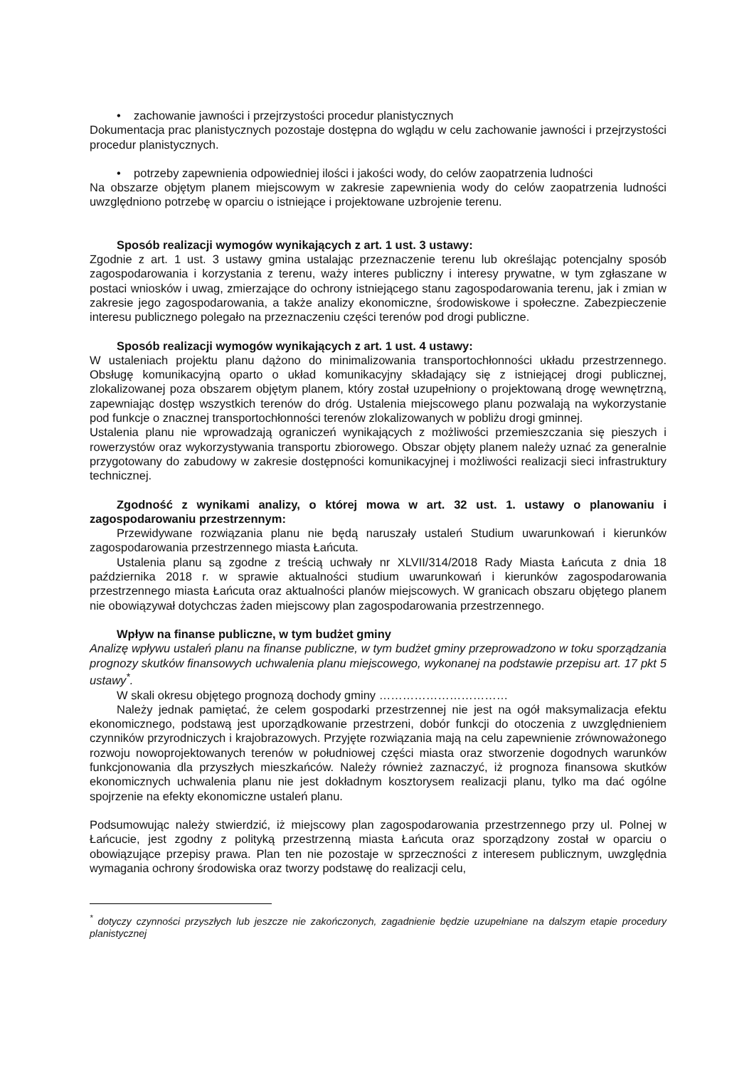• zachowanie jawności i przejrzystości procedur planistycznych
Dokumentacja prac planistycznych pozostaje dostępna do wglądu w celu zachowanie jawności i przejrzystości procedur planistycznych.
• potrzeby zapewnienia odpowiedniej ilości i jakości wody, do celów zaopatrzenia ludności
Na obszarze objętym planem miejscowym w zakresie zapewnienia wody do celów zaopatrzenia ludności uwzględniono potrzebę w oparciu o istniejące i projektowane uzbrojenie terenu.
Sposób realizacji wymogów wynikających z art. 1 ust. 3 ustawy:
Zgodnie z art. 1 ust. 3 ustawy gmina ustalając przeznaczenie terenu lub określając potencjalny sposób zagospodarowania i korzystania z terenu, waży interes publiczny i interesy prywatne, w tym zgłaszane w postaci wniosków i uwag, zmierzające do ochrony istniejącego stanu zagospodarowania terenu, jak i zmian w zakresie jego zagospodarowania, a także analizy ekonomiczne, środowiskowe i społeczne. Zabezpieczenie interesu publicznego polegało na przeznaczeniu części terenów pod drogi publiczne.
Sposób realizacji wymogów wynikających z art. 1 ust. 4 ustawy:
W ustaleniach projektu planu dążono do minimalizowania transportochłonności układu przestrzennego. Obsługę komunikacyjną oparto o układ komunikacyjny składający się z istniejącej drogi publicznej, zlokalizowanej poza obszarem objętym planem, który został uzupełniony o projektowaną drogę wewnętrzną, zapewniając dostęp wszystkich terenów do dróg. Ustalenia miejscowego planu pozwalają na wykorzystanie pod funkcje o znacznej transportochłonności terenów zlokalizowanych w pobliżu drogi gminnej.
Ustalenia planu nie wprowadzają ograniczeń wynikających z możliwości przemieszczania się pieszych i rowerzystów oraz wykorzystywania transportu zbiorowego. Obszar objęty planem należy uznać za generalnie przygotowany do zabudowy w zakresie dostępności komunikacyjnej i możliwości realizacji sieci infrastruktury technicznej.
Zgodność z wynikami analizy, o której mowa w art. 32 ust. 1. ustawy o planowaniu i zagospodarowaniu przestrzennym:
Przewidywane rozwiązania planu nie będą naruszały ustaleń Studium uwarunkowań i kierunków zagospodarowania przestrzennego miasta Łańcuta.
Ustalenia planu są zgodne z treścią uchwały nr XLVII/314/2018 Rady Miasta Łańcuta z dnia 18 października 2018 r. w sprawie aktualności studium uwarunkowań i kierunków zagospodarowania przestrzennego miasta Łańcuta oraz aktualności planów miejscowych. W granicach obszaru objętego planem nie obowiązywał dotychczas żaden miejscowy plan zagospodarowania przestrzennego.
Wpływ na finanse publiczne, w tym budżet gminy
Analizę wpływu ustaleń planu na finanse publiczne, w tym budżet gminy przeprowadzono w toku sporządzania prognozy skutków finansowych uchwalenia planu miejscowego, wykonanej na podstawie przepisu art. 17 pkt 5 ustawy<sup>*</sup>.
W skali okresu objętego prognozą dochody gminy ……………………………
Należy jednak pamiętać, że celem gospodarki przestrzennej nie jest na ogół maksymalizacja efektu ekonomicznego, podstawą jest uporządkowanie przestrzeni, dobór funkcji do otoczenia z uwzględnieniem czynników przyrodniczych i krajobrazowych. Przyjęte rozwiązania mają na celu zapewnienie zrównoważonego rozwoju nowoprojektowanych terenów w południowej części miasta oraz stworzenie dogodnych warunków funkcjonowania dla przyszłych mieszkańców. Należy również zaznaczyć, iż prognoza finansowa skutków ekonomicznych uchwalenia planu nie jest dokładnym kosztorysem realizacji planu, tylko ma dać ogólne spojrzenie na efekty ekonomiczne ustaleń planu.
Podsumowując należy stwierdzić, iż miejscowy plan zagospodarowania przestrzennego przy ul. Polnej w Łańcucie, jest zgodny z polityką przestrzenną miasta Łańcuta oraz sporządzony został w oparciu o obowiązujące przepisy prawa. Plan ten nie pozostaje w sprzeczności z interesem publicznym, uwzględnia wymagania ochrony środowiska oraz tworzy podstawę do realizacji celu,
<sup>*</sup> dotyczy czynności przyszłych lub jeszcze nie zakończonych, zagadnienie będzie uzupełniane na dalszym etapie procedury planistycznej